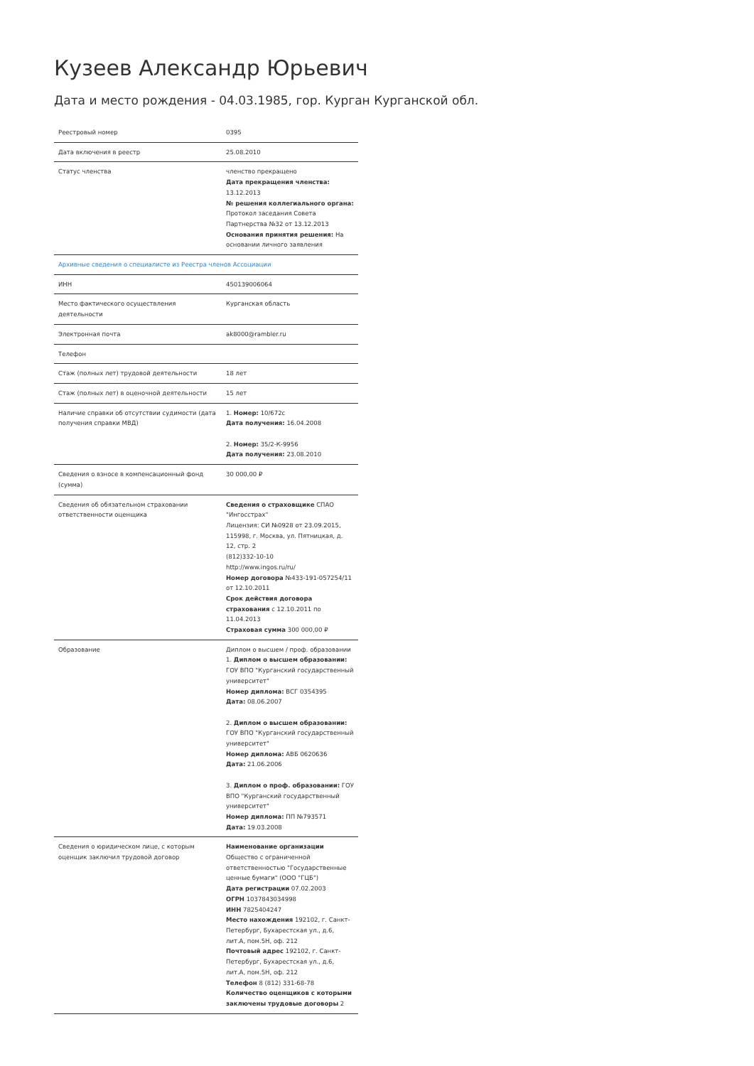Кузеев Александр Юрьевич
Дата и место рождения - 04.03.1985, гор. Курган Курганской обл.
| Реестровый номер | 0395 |
| Дата включения в реестр | 25.08.2010 |
| Статус членства | членство прекращено Дата прекращения членства: 13.12.2013 № решения коллегиального органа: Протокол заседания Совета Партнерства №32 от 13.12.2013 Основания принятия решения: На основании личного заявления |
| Архивные сведения о специалисте из Реестра членов Ассоциации | |
| ИНН | 450139006064 |
| Место фактического осуществления деятельности | Курганская область |
| Электронная почта | ak8000@rambler.ru |
| Телефон | |
| Стаж (полных лет) трудовой деятельности | 18 лет |
| Стаж (полных лет) в оценочной деятельности | 15 лет |
| Наличие справки об отсутствии судимости (дата получения справки МВД) | 1. Номер: 10/672с Дата получения: 16.04.2008 2. Номер: 35/2-К-9956 Дата получения: 23.08.2010 |
| Сведения о взносе в компенсационный фонд (сумма) | 30 000,00 ₽ |
| Сведения об обязательном страховании ответственности оценщика | Сведения о страховщике СПАО "Ингосстрах" Лицензия: СИ №0928 от 23.09.2015, 115998, г. Москва, ул. Пятницкая, д. 12, стр. 2 (812)332-10-10 http://www.ingos.ru/ru/ Номер договора №433-191-057254/11 от 12.10.2011 Срок действия договора страхования с 12.10.2011 по 11.04.2013 Страховая сумма 300 000,00 ₽ |
| Образование | Диплом о высшем / проф. образовании 1. Диплом о высшем образовании: ГОУ ВПО "Курганский государственный университет" Номер диплома: ВСГ 0354395 Дата: 08.06.2007 2. Диплом о высшем образовании: ГОУ ВПО "Курганский государственный университет" Номер диплома: АВБ 0620636 Дата: 21.06.2006 3. Диплом о проф. образовании: ГОУ ВПО "Курганский государственный университет" Номер диплома: ПП №793571 Дата: 19.03.2008 |
| Сведения о юридическом лице, с которым оценщик заключил трудовой договор | Наименование организации Общество с ограниченной ответственностью "Государственные ценные бумаги" (ООО "ГЦБ") Дата регистрации 07.02.2003 ОГРН 1037843034998 ИНН 7825404247 Место нахождения 192102, г. Санкт-Петербург, Бухарестская ул., д.6, лит.А, пом.5Н, оф. 212 Почтовый адрес 192102, г. Санкт-Петербург, Бухарестская ул., д.6, лит.А, пом.5Н, оф. 212 Телефон 8 (812) 331-68-78 Количество оценщиков с которыми заключены трудовые договоры 2 |